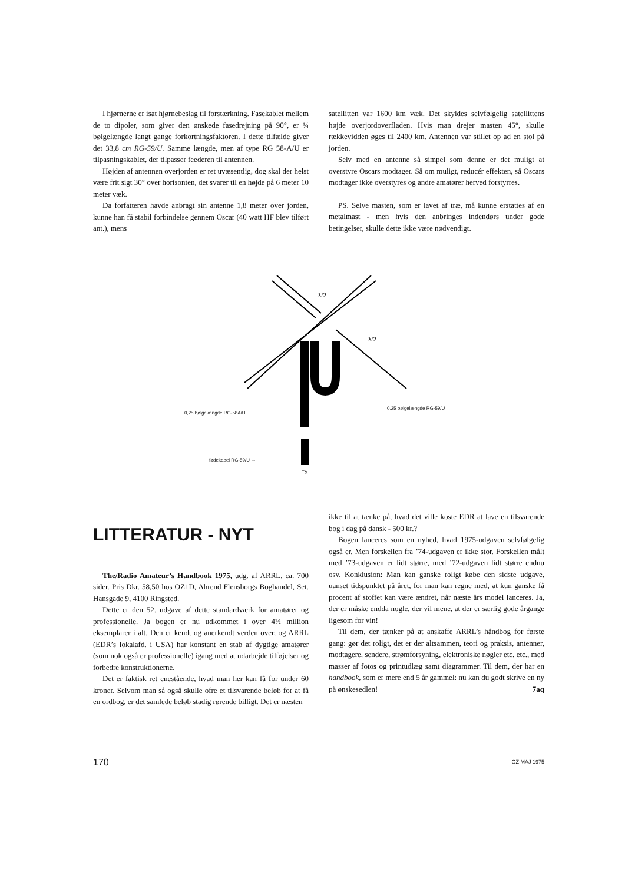I hjørnerne er isat hjørnebeslag til forstærkning. Fasekablet mellem de to dipoler, som giver den ønskede fasedrejning på 90°, er ¼ bølgelængde langt gange forkortningsfaktoren. I dette tilfælde giver det 33,8 cm RG-59/U. Samme længde, men af type RG 58-A/U er tilpasningskablet, der tilpasser feederen til antennen.
Højden af antennen overjorden er ret uvæsentlig, dog skal der helst være frit sigt 30° over horisonten, det svarer til en højde på 6 meter 10 meter væk.
Da forfatteren havde anbragt sin antenne 1,8 meter over jorden, kunne han få stabil forbindelse gennem Oscar (40 watt HF blev tilført ant.), mens
satellitten var 1600 km væk. Det skyldes selvfølgelig satellittens højde overjordoverfladen. Hvis man drejer masten 45°, skulle rækkevidden øges til 2400 km. Antennen var stillet op ad en stol på jorden.
Selv med en antenne så simpel som denne er det muligt at overstyre Oscars modtager. Så om muligt, reducér effekten, så Oscars modtager ikke overstyres og andre amatører herved forstyrres.
PS. Selve masten, som er lavet af træ, må kunne erstattes af en metalmast - men hvis den anbringes indendørs under gode betingelser, skulle dette ikke være nødvendigt.
λ/2
λ/2
TX
0,25 bølgelængde RG-58A/U
0,25 bølgelængde RG-59/U
fødekabel RG-59/U →
LITTERATUR - NYT
The/Radio Amateur’s Handbook 1975, udg. af ARRL, ca. 700 sider. Pris Dkr. 58,50 hos OZ1D, Ahrend Flensborgs Boghandel, Set. Hansgade 9, 4100 Ringsted.
Dette er den 52. udgave af dette standardværk for amatører og professionelle. Ja bogen er nu udkommet i over 4½ million eksemplarer i alt. Den er kendt og anerkendt verden over, og ARRL (EDR’s lokalafd. i USA) har konstant en stab af dygtige amatører (som nok også er professionelle) igang med at udarbejde tilføjelser og forbedre konstruktionerne.
Det er faktisk ret enestående, hvad man her kan få for under 60 kroner. Selvom man så også skulle ofre et tilsvarende beløb for at få en ordbog, er det samlede beløb stadig rørende billigt. Det er næsten
ikke til at tænke på, hvad det ville koste EDR at lave en tilsvarende bog i dag på dansk - 500 kr.?
Bogen lanceres som en nyhed, hvad 1975-udgaven selvfølgelig også er. Men forskellen fra ’74-udgaven er ikke stor. Forskellen målt med ’73-udgaven er lidt større, med ’72-udgaven lidt større endnu osv. Konklusion: Man kan ganske roligt købe den sidste udgave, uanset tidspunktet på året, for man kan regne med, at kun ganske få procent af stoffet kan være ændret, når næste års model lanceres. Ja, der er måske endda nogle, der vil mene, at der er særlig gode årgange ligesom for vin!
Til dem, der tænker på at anskaffe ARRL’s håndbog for første gang: gør det roligt, det er der altsammen, teori og praksis, antenner, modtagere, sendere, strømforsyning, elektroniske nøgler etc. etc., med masser af fotos og printudlæg samt diagrammer. Til dem, der har en handbook, som er mere end 5 år gammel: nu kan du godt skrive en ny på ønskesedlen! 7aq
170 OZ MAJ 1975